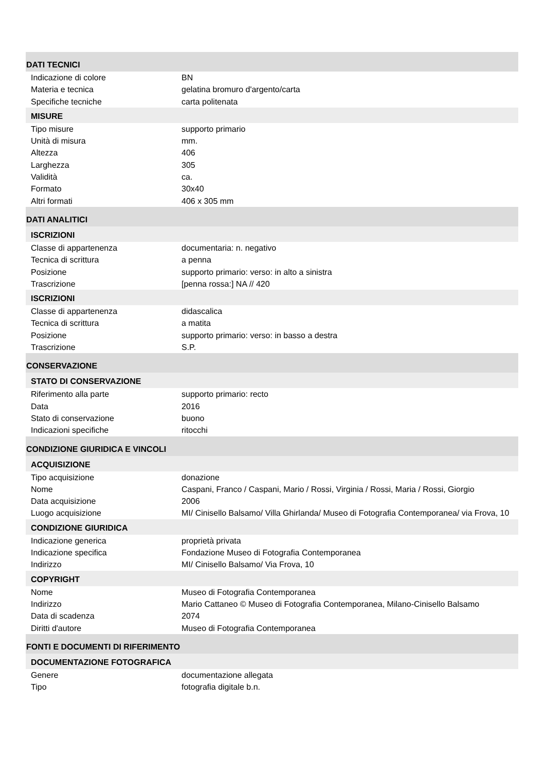DATI TECNICI
| Indicazione di colore | BN |
| Materia e tecnica | gelatina bromuro d'argento/carta |
| Specifiche tecniche | carta politenata |
MISURE
| Tipo misure | supporto primario |
| Unità di misura | mm. |
| Altezza | 406 |
| Larghezza | 305 |
| Validità | ca. |
| Formato | 30x40 |
| Altri formati | 406 x 305 mm |
DATI ANALITICI
ISCRIZIONI
| Classe di appartenenza | documentaria: n. negativo |
| Tecnica di scrittura | a penna |
| Posizione | supporto primario: verso: in alto a sinistra |
| Trascrizione | [penna rossa:] NA // 420 |
ISCRIZIONI
| Classe di appartenenza | didascalica |
| Tecnica di scrittura | a matita |
| Posizione | supporto primario: verso: in basso a destra |
| Trascrizione | S.P. |
CONSERVAZIONE
STATO DI CONSERVAZIONE
| Riferimento alla parte | supporto primario: recto |
| Data | 2016 |
| Stato di conservazione | buono |
| Indicazioni specifiche | ritocchi |
CONDIZIONE GIURIDICA E VINCOLI
ACQUISIZIONE
| Tipo acquisizione | donazione |
| Nome | Caspani, Franco / Caspani, Mario / Rossi, Virginia / Rossi, Maria / Rossi, Giorgio |
| Data acquisizione | 2006 |
| Luogo acquisizione | MI/ Cinisello Balsamo/ Villa Ghirlanda/ Museo di Fotografia Contemporanea/ via Frova, 10 |
CONDIZIONE GIURIDICA
| Indicazione generica | proprietà privata |
| Indicazione specifica | Fondazione Museo di Fotografia Contemporanea |
| Indirizzo | MI/ Cinisello Balsamo/ Via Frova, 10 |
COPYRIGHT
| Nome | Museo di Fotografia Contemporanea |
| Indirizzo | Mario Cattaneo © Museo di Fotografia Contemporanea, Milano-Cinisello Balsamo |
| Data di scadenza | 2074 |
| Diritti d'autore | Museo di Fotografia Contemporanea |
FONTI E DOCUMENTI DI RIFERIMENTO
DOCUMENTAZIONE FOTOGRAFICA
| Genere | documentazione allegata |
| Tipo | fotografia digitale b.n. |